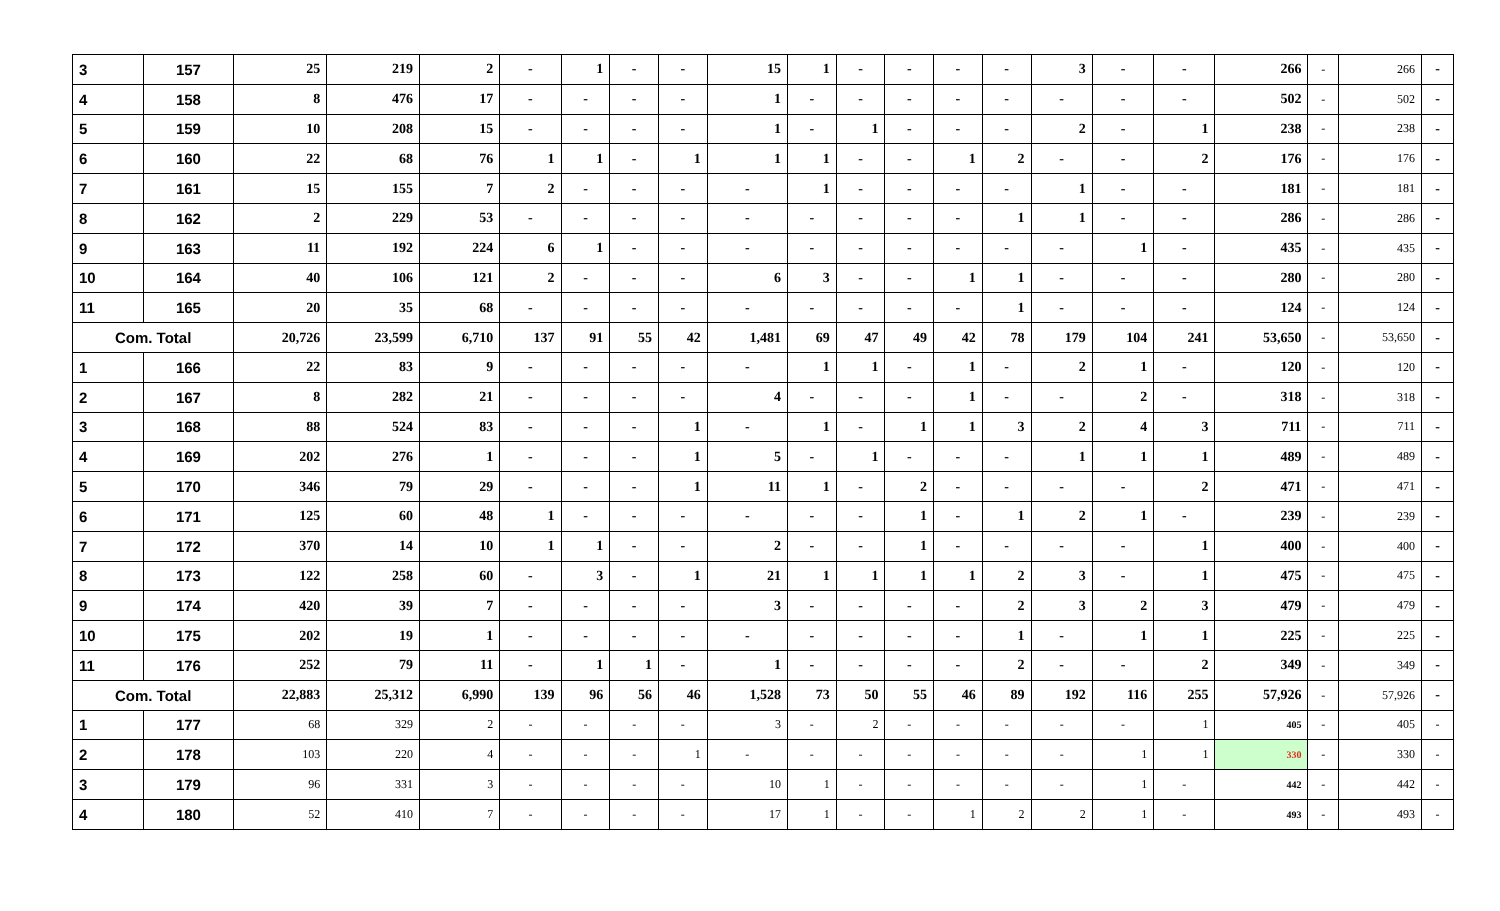| 3 | 157 | 25 | 219 | 2 | - | 1 | - | - | 15 | 1 | - | - | - | - | 3 | - | - | 266 | - | 266 | - |
| 4 | 158 | 8 | 476 | 17 | - | - | - | - | 1 | - | - | - | - | - | - | - | - | 502 | - | 502 | - |
| 5 | 159 | 10 | 208 | 15 | - | - | - | - | 1 | - | 1 | - | - | - | 2 | - | 1 | 238 | - | 238 | - |
| 6 | 160 | 22 | 68 | 76 | 1 | 1 | - | 1 | 1 | 1 | - | - | 1 | 2 | - | - | 2 | 176 | - | 176 | - |
| 7 | 161 | 15 | 155 | 7 | 2 | - | - | - | - | 1 | - | - | - | - | 1 | - | - | 181 | - | 181 | - |
| 8 | 162 | 2 | 229 | 53 | - | - | - | - | - | - | - | - | - | 1 | 1 | - | - | 286 | - | 286 | - |
| 9 | 163 | 11 | 192 | 224 | 6 | 1 | - | - | - | - | - | - | - | - | - | 1 | - | 435 | - | 435 | - |
| 10 | 164 | 40 | 106 | 121 | 2 | - | - | - | 6 | 3 | - | - | 1 | 1 | - | - | - | 280 | - | 280 | - |
| 11 | 165 | 20 | 35 | 68 | - | - | - | - | - | - | - | - | - | 1 | - | - | - | 124 | - | 124 | - |
| Com. Total | | 20,726 | 23,599 | 6,710 | 137 | 91 | 55 | 42 | 1,481 | 69 | 47 | 49 | 42 | 78 | 179 | 104 | 241 | 53,650 | - | 53,650 | - |
| 1 | 166 | 22 | 83 | 9 | - | - | - | - | - | 1 | 1 | - | 1 | - | 2 | 1 | - | 120 | - | 120 | - |
| 2 | 167 | 8 | 282 | 21 | - | - | - | - | 4 | - | - | - | 1 | - | - | 2 | - | 318 | - | 318 | - |
| 3 | 168 | 88 | 524 | 83 | - | - | - | 1 | - | 1 | - | 1 | 1 | 3 | 2 | 4 | 3 | 711 | - | 711 | - |
| 4 | 169 | 202 | 276 | 1 | - | - | - | 1 | 5 | - | 1 | - | - | - | 1 | 1 | 1 | 489 | - | 489 | - |
| 5 | 170 | 346 | 79 | 29 | - | - | - | 1 | 11 | 1 | - | 2 | - | - | - | - | 2 | 471 | - | 471 | - |
| 6 | 171 | 125 | 60 | 48 | 1 | - | - | - | - | - | - | 1 | - | 1 | 2 | 1 | - | 239 | - | 239 | - |
| 7 | 172 | 370 | 14 | 10 | 1 | 1 | - | - | 2 | - | - | 1 | - | - | - | - | 1 | 400 | - | 400 | - |
| 8 | 173 | 122 | 258 | 60 | - | 3 | - | 1 | 21 | 1 | 1 | 1 | 1 | 2 | 3 | - | 1 | 475 | - | 475 | - |
| 9 | 174 | 420 | 39 | 7 | - | - | - | - | 3 | - | - | - | - | 2 | 3 | 2 | 3 | 479 | - | 479 | - |
| 10 | 175 | 202 | 19 | 1 | - | - | - | - | - | - | - | - | - | 1 | - | 1 | 1 | 225 | - | 225 | - |
| 11 | 176 | 252 | 79 | 11 | - | 1 | 1 | - | 1 | - | - | - | - | 2 | - | - | 2 | 349 | - | 349 | - |
| Com. Total | | 22,883 | 25,312 | 6,990 | 139 | 96 | 56 | 46 | 1,528 | 73 | 50 | 55 | 46 | 89 | 192 | 116 | 255 | 57,926 | - | 57,926 | - |
| 1 | 177 | 68 | 329 | 2 | - | - | - | - | 3 | - | 2 | - | - | - | - | - | 1 | 405 | - | 405 | - |
| 2 | 178 | 103 | 220 | 4 | - | - | - | 1 | - | - | - | - | - | - | - | 1 | 1 | 330 | - | 330 | - |
| 3 | 179 | 96 | 331 | 3 | - | - | - | - | 10 | 1 | - | - | - | - | - | 1 | - | 442 | - | 442 | - |
| 4 | 180 | 52 | 410 | 7 | - | - | - | - | 17 | 1 | - | - | 1 | 2 | 2 | 1 | - | 493 | - | 493 | - |